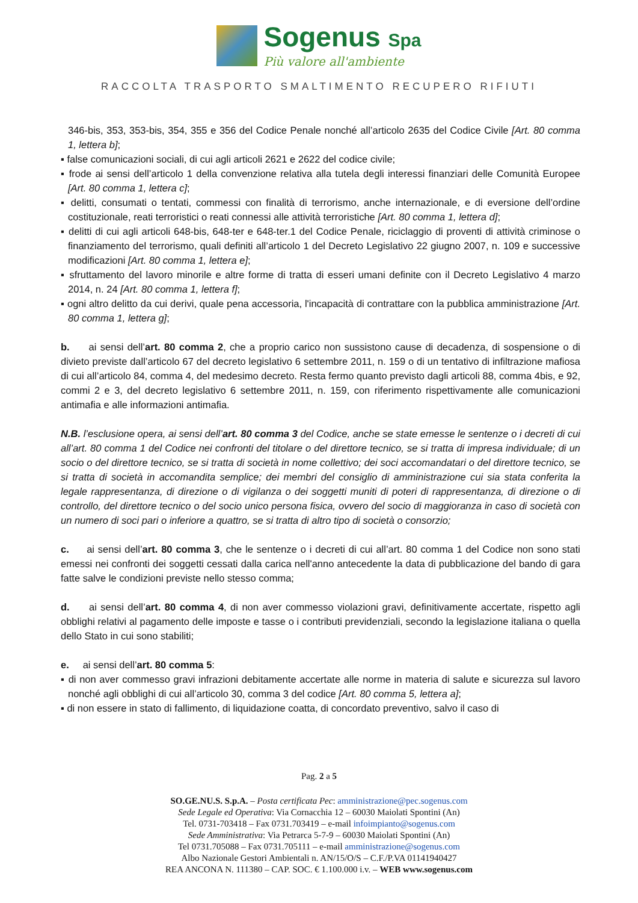Sogenus Spa
Più valore all'ambiente
RACCOLTA TRASPORTO SMALTIMENTO RECUPERO RIFIUTI
346-bis, 353, 353-bis, 354, 355 e 356 del Codice Penale nonché all’articolo 2635 del Codice Civile [Art. 80 comma 1, lettera b];
▪ false comunicazioni sociali, di cui agli articoli 2621 e 2622 del codice civile;
▪ frode ai sensi dell’articolo 1 della convenzione relativa alla tutela degli interessi finanziari delle Comunità Europee [Art. 80 comma 1, lettera c];
▪ delitti, consumati o tentati, commessi con finalità di terrorismo, anche internazionale, e di eversione dell’ordine costituzionale, reati terroristici o reati connessi alle attività terroristiche [Art. 80 comma 1, lettera d];
▪ delitti di cui agli articoli 648-bis, 648-ter e 648-ter.1 del Codice Penale, riciclaggio di proventi di attività criminose o finanziamento del terrorismo, quali definiti all’articolo 1 del Decreto Legislativo 22 giugno 2007, n. 109 e successive modificazioni [Art. 80 comma 1, lettera e];
▪ sfruttamento del lavoro minorile e altre forme di tratta di esseri umani definite con il Decreto Legislativo 4 marzo 2014, n. 24 [Art. 80 comma 1, lettera f];
▪ ogni altro delitto da cui derivi, quale pena accessoria, l'incapacità di contrattare con la pubblica amministrazione [Art. 80 comma 1, lettera g];
b. ai sensi dell’art. 80 comma 2, che a proprio carico non sussistono cause di decadenza, di sospensione o di divieto previste dall’articolo 67 del decreto legislativo 6 settembre 2011, n. 159 o di un tentativo di infiltrazione mafiosa di cui all’articolo 84, comma 4, del medesimo decreto. Resta fermo quanto previsto dagli articoli 88, comma 4bis, e 92, commi 2 e 3, del decreto legislativo 6 settembre 2011, n. 159, con riferimento rispettivamente alle comunicazioni antimafia e alle informazioni antimafia.
N.B. l’esclusione opera, ai sensi dell’art. 80 comma 3 del Codice, anche se state emesse le sentenze o i decreti di cui all’art. 80 comma 1 del Codice nei confronti del titolare o del direttore tecnico, se si tratta di impresa individuale; di un socio o del direttore tecnico, se si tratta di società in nome collettivo; dei soci accomandatari o del direttore tecnico, se si tratta di società in accomandita semplice; dei membri del consiglio di amministrazione cui sia stata conferita la legale rappresentanza, di direzione o di vigilanza o dei soggetti muniti di poteri di rappresentanza, di direzione o di controllo, del direttore tecnico o del socio unico persona fisica, ovvero del socio di maggioranza in caso di società con un numero di soci pari o inferiore a quattro, se si tratta di altro tipo di società o consorzio;
c. ai sensi dell’art. 80 comma 3, che le sentenze o i decreti di cui all’art. 80 comma 1 del Codice non sono stati emessi nei confronti dei soggetti cessati dalla carica nell'anno antecedente la data di pubblicazione del bando di gara fatte salve le condizioni previste nello stesso comma;
d. ai sensi dell’art. 80 comma 4, di non aver commesso violazioni gravi, definitivamente accertate, rispetto agli obblighi relativi al pagamento delle imposte e tasse o i contributi previdenziali, secondo la legislazione italiana o quella dello Stato in cui sono stabiliti;
e. ai sensi dell’art. 80 comma 5:
▪ di non aver commesso gravi infrazioni debitamente accertate alle norme in materia di salute e sicurezza sul lavoro nonché agli obblighi di cui all’articolo 30, comma 3 del codice [Art. 80 comma 5, lettera a];
▪ di non essere in stato di fallimento, di liquidazione coatta, di concordato preventivo, salvo il caso di
Pag. 2 a 5
SO.GE.NU.S. S.p.A. – Posta certificata Pec: amministrazione@pec.sogenus.com
Sede Legale ed Operativa: Via Cornacchia 12 – 60030 Maiolati Spontini (An)
Tel. 0731-703418 – Fax 0731.703419 – e-mail infoimpianto@sogenus.com
Sede Amministrativa: Via Petrarca 5-7-9 – 60030 Maiolati Spontini (An)
Tel 0731.705088 – Fax 0731.705111 – e-mail amministrazione@sogenus.com
Albo Nazionale Gestori Ambientali n. AN/15/O/S – C.F./P.VA 01141940427
REA ANCONA N. 111380 – CAP. SOC. € 1.100.000 i.v. – WEB www.sogenus.com